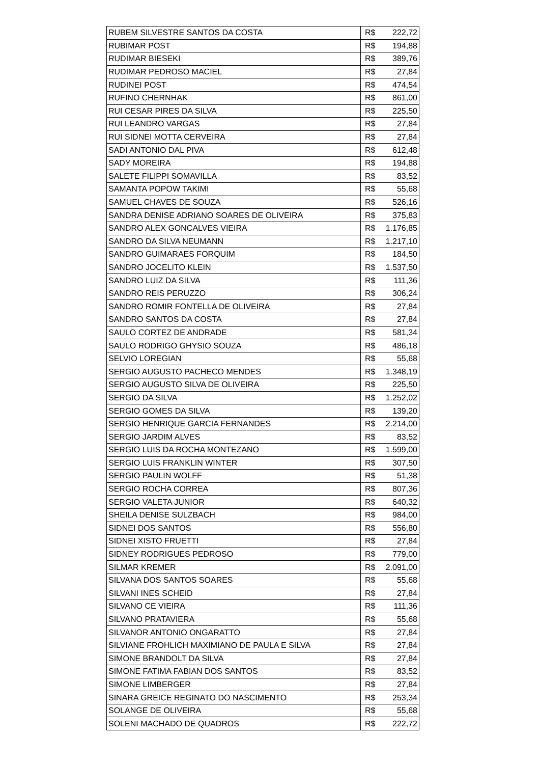| RUBEM SILVESTRE SANTOS DA COSTA | R$ | 222,72 |
| RUBIMAR POST | R$ | 194,88 |
| RUDIMAR BIESEKI | R$ | 389,76 |
| RUDIMAR PEDROSO MACIEL | R$ | 27,84 |
| RUDINEI POST | R$ | 474,54 |
| RUFINO CHERNHAK | R$ | 861,00 |
| RUI CESAR PIRES DA SILVA | R$ | 225,50 |
| RUI LEANDRO VARGAS | R$ | 27,84 |
| RUI SIDNEI MOTTA CERVEIRA | R$ | 27,84 |
| SADI ANTONIO DAL PIVA | R$ | 612,48 |
| SADY MOREIRA | R$ | 194,88 |
| SALETE FILIPPI SOMAVILLA | R$ | 83,52 |
| SAMANTA POPOW TAKIMI | R$ | 55,68 |
| SAMUEL CHAVES DE SOUZA | R$ | 526,16 |
| SANDRA DENISE ADRIANO SOARES DE OLIVEIRA | R$ | 375,83 |
| SANDRO ALEX GONCALVES VIEIRA | R$ | 1.176,85 |
| SANDRO DA SILVA NEUMANN | R$ | 1.217,10 |
| SANDRO GUIMARAES FORQUIM | R$ | 184,50 |
| SANDRO JOCELITO KLEIN | R$ | 1.537,50 |
| SANDRO LUIZ DA SILVA | R$ | 111,36 |
| SANDRO REIS PERUZZO | R$ | 306,24 |
| SANDRO ROMIR FONTELLA DE OLIVEIRA | R$ | 27,84 |
| SANDRO SANTOS DA COSTA | R$ | 27,84 |
| SAULO CORTEZ DE ANDRADE | R$ | 581,34 |
| SAULO RODRIGO GHYSIO SOUZA | R$ | 486,18 |
| SELVIO LOREGIAN | R$ | 55,68 |
| SERGIO AUGUSTO PACHECO MENDES | R$ | 1.348,19 |
| SERGIO AUGUSTO SILVA DE OLIVEIRA | R$ | 225,50 |
| SERGIO DA SILVA | R$ | 1.252,02 |
| SERGIO GOMES DA SILVA | R$ | 139,20 |
| SERGIO HENRIQUE GARCIA FERNANDES | R$ | 2.214,00 |
| SERGIO JARDIM ALVES | R$ | 83,52 |
| SERGIO LUIS DA ROCHA MONTEZANO | R$ | 1.599,00 |
| SERGIO LUIS FRANKLIN WINTER | R$ | 307,50 |
| SERGIO PAULIN WOLFF | R$ | 51,38 |
| SERGIO ROCHA CORREA | R$ | 807,36 |
| SERGIO VALETA JUNIOR | R$ | 640,32 |
| SHEILA DENISE SULZBACH | R$ | 984,00 |
| SIDNEI DOS SANTOS | R$ | 556,80 |
| SIDNEI XISTO FRUETTI | R$ | 27,84 |
| SIDNEY RODRIGUES PEDROSO | R$ | 779,00 |
| SILMAR KREMER | R$ | 2.091,00 |
| SILVANA DOS SANTOS SOARES | R$ | 55,68 |
| SILVANI INES SCHEID | R$ | 27,84 |
| SILVANO CE VIEIRA | R$ | 111,36 |
| SILVANO PRATAVIERA | R$ | 55,68 |
| SILVANOR ANTONIO ONGARATTO | R$ | 27,84 |
| SILVIANE FROHLICH MAXIMIANO DE PAULA E SILVA | R$ | 27,84 |
| SIMONE BRANDOLT DA SILVA | R$ | 27,84 |
| SIMONE FATIMA FABIAN DOS SANTOS | R$ | 83,52 |
| SIMONE LIMBERGER | R$ | 27,84 |
| SINARA GREICE REGINATO DO NASCIMENTO | R$ | 253,34 |
| SOLANGE DE OLIVEIRA | R$ | 55,68 |
| SOLENI MACHADO DE QUADROS | R$ | 222,72 |